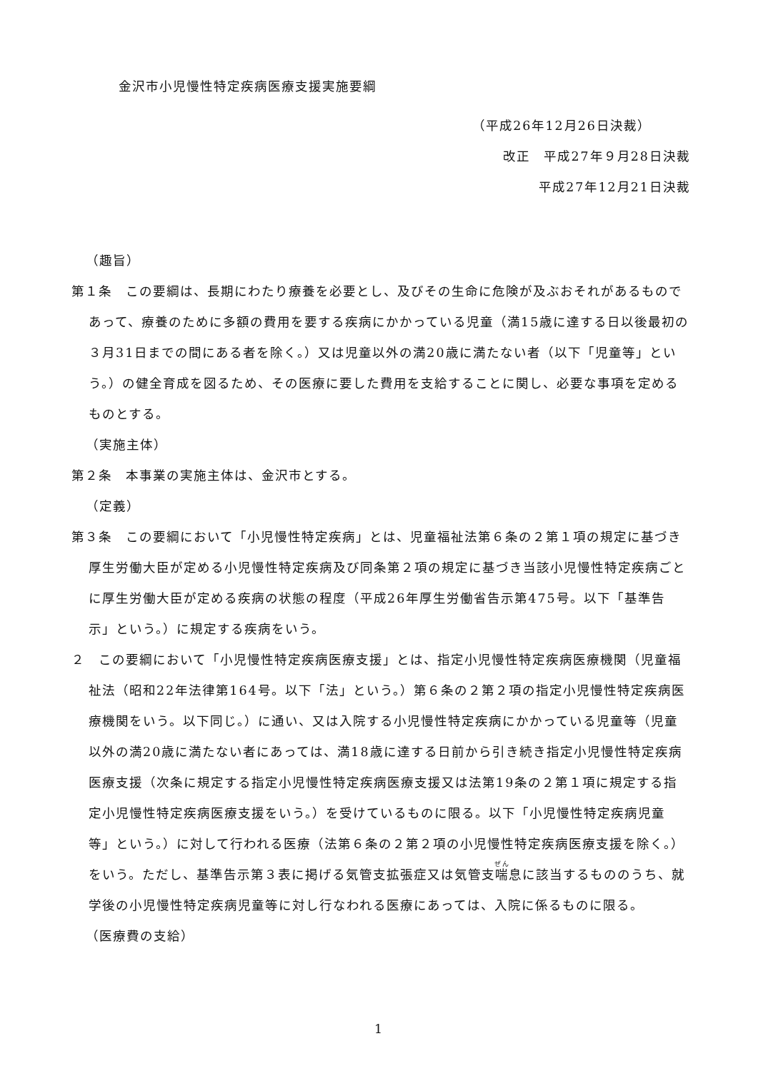金沢市小児慢性特定疾病医療支援実施要綱
（平成26年12月26日決裁）
改正　平成27年９月28日決裁
平成27年12月21日決裁
（趣旨）
第１条　この要綱は、長期にわたり療養を必要とし、及びその生命に危険が及ぶおそれがあるものであって、療養のために多額の費用を要する疾病にかかっている児童（満15歳に達する日以後最初の３月31日までの間にある者を除く。）又は児童以外の満20歳に満たない者（以下「児童等」という。）の健全育成を図るため、その医療に要した費用を支給することに関し、必要な事項を定めるものとする。
（実施主体）
第２条　本事業の実施主体は、金沢市とする。
（定義）
第３条　この要綱において「小児慢性特定疾病」とは、児童福祉法第６条の２第１項の規定に基づき厚生労働大臣が定める小児慢性特定疾病及び同条第２項の規定に基づき当該小児慢性特定疾病ごとに厚生労働大臣が定める疾病の状態の程度（平成26年厚生労働省告示第475号。以下「基準告示」という。）に規定する疾病をいう。
２　この要綱において「小児慢性特定疾病医療支援」とは、指定小児慢性特定疾病医療機関（児童福祉法（昭和22年法律第164号。以下「法」という。）第６条の２第２項の指定小児慢性特定疾病医療機関をいう。以下同じ。）に通い、又は入院する小児慢性特定疾病にかかっている児童等（児童以外の満20歳に満たない者にあっては、満18歳に達する日前から引き続き指定小児慢性特定疾病医療支援（次条に規定する指定小児慢性特定疾病医療支援又は法第19条の２第１項に規定する指定小児慢性特定疾病医療支援をいう。）を受けているものに限る。以下「小児慢性特定疾病児童等」という。）に対して行われる医療（法第６条の２第２項の小児慢性特定疾病医療支援を除く。）をいう。ただし、基準告示第３表に掲げる気管支拡張症又は気管支喘息に該当するもののうち、就学後の小児慢性特定疾病児童等に対し行なわれる医療にあっては、入院に係るものに限る。
（医療費の支給）
1